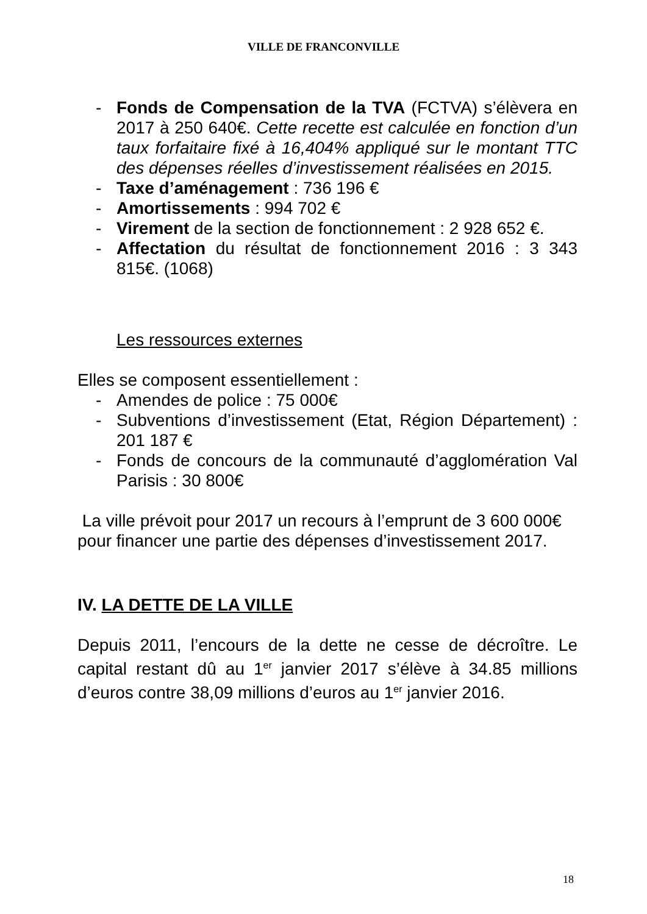VILLE DE FRANCONVILLE
- Fonds de Compensation de la TVA (FCTVA) s’élèvera en 2017 à 250 640€. Cette recette est calculée en fonction d’un taux forfaitaire fixé à 16,404% appliqué sur le montant TTC des dépenses réelles d’investissement réalisées en 2015.
- Taxe d’aménagement : 736 196 €
- Amortissements : 994 702 €
- Virement de la section de fonctionnement : 2 928 652 €.
- Affectation du résultat de fonctionnement 2016 : 3 343 815€. (1068)
Les ressources externes
Elles se composent essentiellement :
- Amendes de police : 75 000€
- Subventions d’investissement (Etat, Région Département) : 201 187 €
- Fonds de concours de la communauté d’agglomération Val Parisis : 30 800€
La ville prévoit pour 2017 un recours à l’emprunt de 3 600 000€ pour financer une partie des dépenses d’investissement 2017.
IV. LA DETTE DE LA VILLE
Depuis 2011, l’encours de la dette ne cesse de décroître. Le capital restant dû au 1<sup>er</sup> janvier 2017 s’élève à 34.85 millions d’euros contre 38,09 millions d’euros au 1<sup>er</sup> janvier 2016.
18